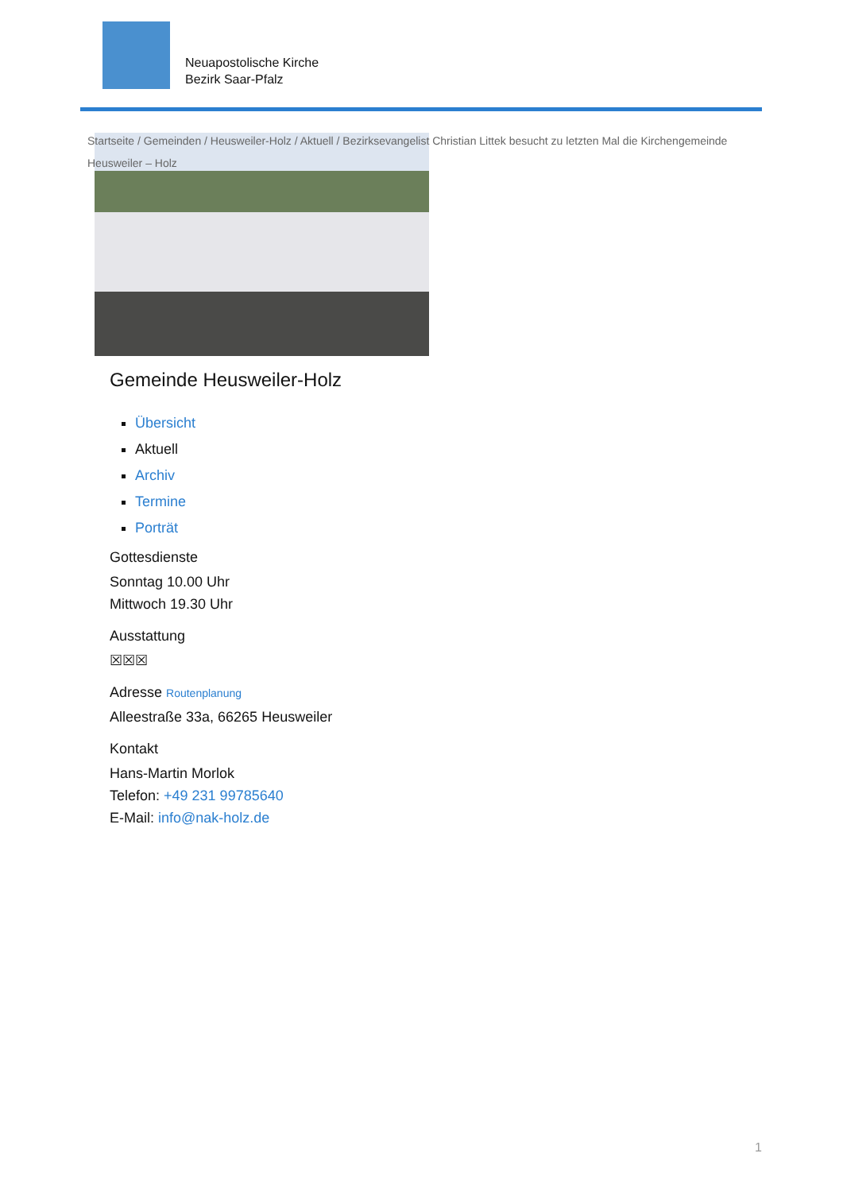Neuapostolische Kirche
Bezirk Saar-Pfalz
Startseite / Gemeinden / Heusweiler-Holz / Aktuell / Bezirksevangelist Christian Littek besucht zu letzten Mal die Kirchengemeinde Heusweiler – Holz
Gemeinde Heusweiler-Holz
Übersicht
Aktuell
Archiv
Termine
Porträt
Gottesdienste
Sonntag 10.00 Uhr
Mittwoch 19.30 Uhr
Ausstattung
☒☒☒
Adresse Routenplanung
Alleestraße 33a, 66265 Heusweiler
Kontakt
Hans-Martin Morlok
Telefon: +49 231 99785640
E-Mail: info@nak-holz.de
1